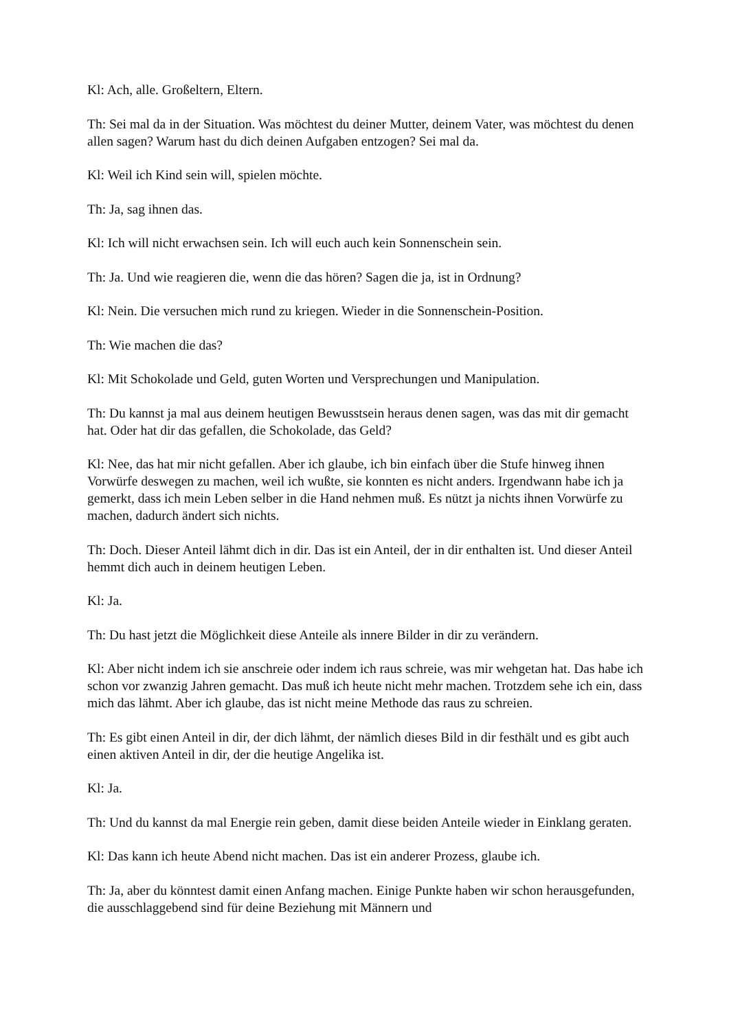Kl: Ach, alle. Großeltern, Eltern.
Th: Sei mal da in der Situation. Was möchtest du deiner Mutter, deinem Vater, was möchtest du denen allen sagen? Warum hast du dich deinen Aufgaben entzogen? Sei mal da.
Kl: Weil ich Kind sein will, spielen möchte.
Th: Ja, sag ihnen das.
Kl: Ich will nicht erwachsen sein. Ich will euch auch kein Sonnenschein sein.
Th: Ja. Und wie reagieren die, wenn die das hören? Sagen die ja, ist in Ordnung?
Kl: Nein. Die versuchen mich rund zu kriegen. Wieder in die Sonnenschein-Position.
Th: Wie machen die das?
Kl: Mit Schokolade und Geld, guten Worten und Versprechungen und Manipulation.
Th: Du kannst ja mal aus deinem heutigen Bewusstsein heraus denen sagen, was das mit dir gemacht hat. Oder hat dir das gefallen, die Schokolade, das Geld?
Kl: Nee, das hat mir nicht gefallen. Aber ich glaube, ich bin einfach über die Stufe hinweg ihnen Vorwürfe deswegen zu machen, weil ich wußte, sie konnten es nicht anders. Irgendwann habe ich ja gemerkt, dass ich mein Leben selber in die Hand nehmen muß. Es nützt ja nichts ihnen Vorwürfe zu machen, dadurch ändert sich nichts.
Th: Doch. Dieser Anteil lähmt dich in dir. Das ist ein Anteil, der in dir enthalten ist. Und dieser Anteil hemmt dich auch in deinem heutigen Leben.
Kl: Ja.
Th: Du hast jetzt die Möglichkeit diese Anteile als innere Bilder in dir zu verändern.
Kl: Aber nicht indem ich sie anschreie oder indem ich raus schreie, was mir wehgetan hat. Das habe ich schon vor zwanzig Jahren gemacht. Das muß ich heute nicht mehr machen. Trotzdem sehe ich ein, dass mich das lähmt. Aber ich glaube, das ist nicht meine Methode das raus zu schreien.
Th: Es gibt einen Anteil in dir, der dich lähmt, der nämlich dieses Bild in dir festhält und es gibt auch einen aktiven Anteil in dir, der die heutige Angelika ist.
Kl: Ja.
Th: Und du kannst da mal Energie rein geben, damit diese beiden Anteile wieder in Einklang geraten.
Kl: Das kann ich heute Abend nicht machen. Das ist ein anderer Prozess, glaube ich.
Th: Ja, aber du könntest damit einen Anfang machen. Einige Punkte haben wir schon herausgefunden, die ausschlaggebend sind für deine Beziehung mit Männern und